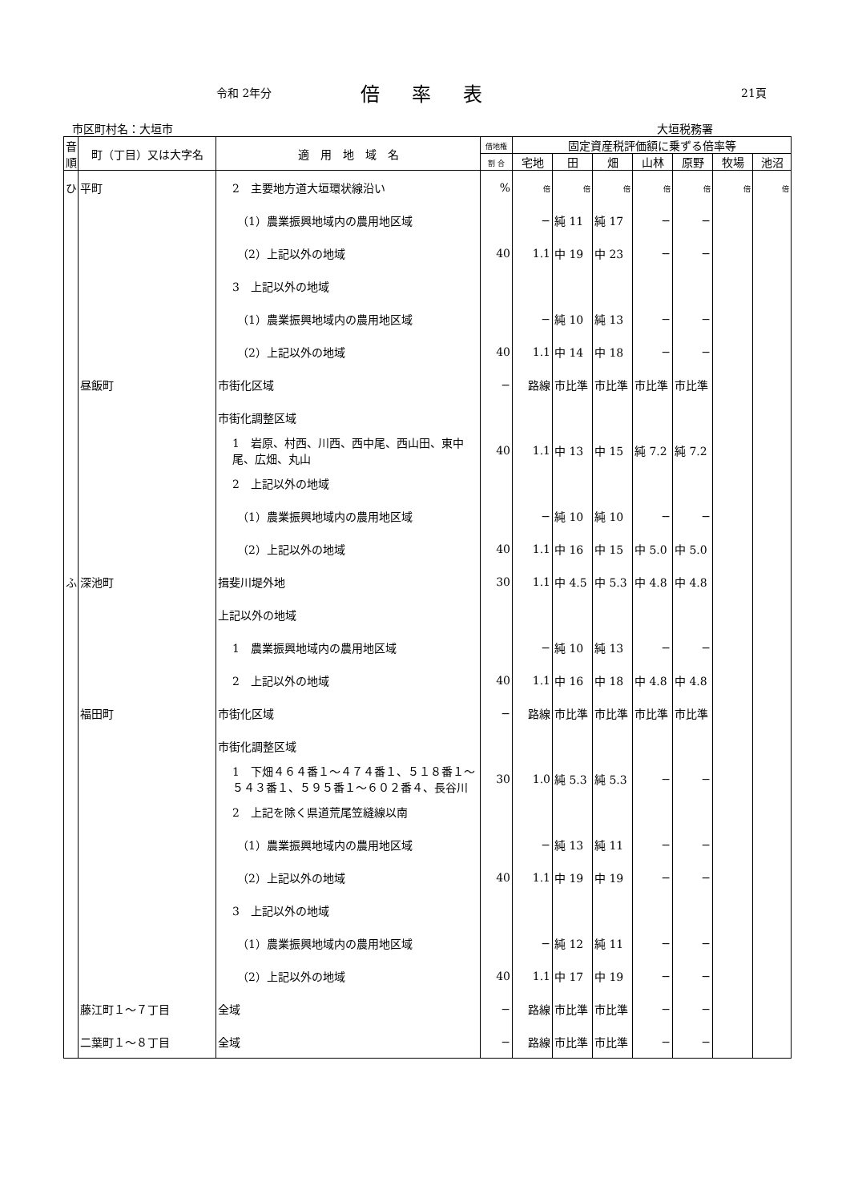令和 2年分 倍率表 21頁
市区町村名：大垣市 大垣税務署
| 音順 | 町（丁目）又は大字名 | 適 用 地 域 名 | 借地権 | 固定資産税評価額に乗ずる倍率等 | | | | | | |
| --- | --- | --- | --- | --- | --- | --- | --- | --- | --- | --- |
| | | | 割 合 | 宅地 | 田 | 畑 | 山林 | 原野 | 牧場 | 池沼 |
| ひ | 平町 | 2 主要地方道大垣環状線沿い | % | 倍 | 倍 | 倍 | 倍 | 倍 | 倍 | 倍 |
| | | （1）農業振興地域内の農用地区域 | | − | 純 11 | 純 17 | − | − | | |
| | | （2）上記以外の地域 | 40 | 1.1 | 中 19 | 中 23 | − | − | | |
| | | 3 上記以外の地域 | | | | | | | | |
| | | （1）農業振興地域内の農用地区域 | | − | 純 10 | 純 13 | − | − | | |
| | | （2）上記以外の地域 | 40 | 1.1 | 中 14 | 中 18 | − | − | | |
| | 昼飯町 | 市街化区域 | − | 路線 | 市比準 | 市比準 | 市比準 | 市比準 | | |
| | | 市街化調整区域 | | | | | | | | |
| | | 1 岩原、村西、川西、西中尾、西山田、東中尾、広畑、丸山 | 40 | 1.1 | 中 13 | 中 15 | 純 7.2 | 純 7.2 | | |
| | | 2 上記以外の地域 | | | | | | | | |
| | | （1）農業振興地域内の農用地区域 | | − | 純 10 | 純 10 | − | − | | |
| | | （2）上記以外の地域 | 40 | 1.1 | 中 16 | 中 15 | 中 5.0 | 中 5.0 | | |
| ふ | 深池町 | 揖斐川堤外地 | 30 | 1.1 | 中 4.5 | 中 5.3 | 中 4.8 | 中 4.8 | | |
| | | 上記以外の地域 | | | | | | | | |
| | | 1 農業振興地域内の農用地区域 | | − | 純 10 | 純 13 | − | − | | |
| | | 2 上記以外の地域 | 40 | 1.1 | 中 16 | 中 18 | 中 4.8 | 中 4.8 | | |
| | 福田町 | 市街化区域 | − | 路線 | 市比準 | 市比準 | 市比準 | 市比準 | | |
| | | 市街化調整区域 | | | | | | | | |
| | | 1 下畑４６４番１〜４７４番１、５１８番１〜５４３番１、５９５番１〜６０２番４、長谷川 | 30 | 1.0 | 純 5.3 | 純 5.3 | − | − | | |
| | | 2 上記を除く県道荒尾笠縫線以南 | | | | | | | | |
| | | （1）農業振興地域内の農用地区域 | | − | 純 13 | 純 11 | − | − | | |
| | | （2）上記以外の地域 | 40 | 1.1 | 中 19 | 中 19 | − | − | | |
| | | 3 上記以外の地域 | | | | | | | | |
| | | （1）農業振興地域内の農用地区域 | | − | 純 12 | 純 11 | − | − | | |
| | | （2）上記以外の地域 | 40 | 1.1 | 中 17 | 中 19 | − | − | | |
| | 藤江町１〜７丁目 | 全域 | − | 路線 | 市比準 | 市比準 | − | − | | |
| | 二葉町１〜８丁目 | 全域 | − | 路線 | 市比準 | 市比準 | − | − | | |